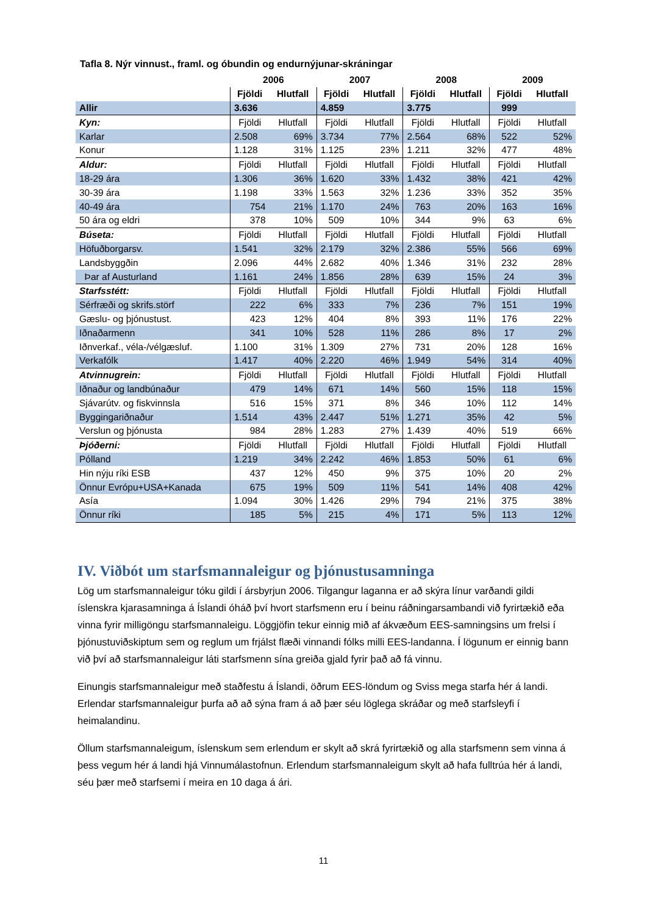Tafla 8. Nýr vinnust., framl. og óbundin og endurnýjunar-skráningar
| | 2006 | | 2007 | | 2008 | | 2009 | |
| --- | --- | --- | --- | --- | --- | --- | --- | --- |
| | Fjöldi | Hlutfall | Fjöldi | Hlutfall | Fjöldi | Hlutfall | Fjöldi | Hlutfall |
| Allir | 3.636 | | 4.859 | | 3.775 | | 999 | |
| Kyn: | Fjöldi | Hlutfall | Fjöldi | Hlutfall | Fjöldi | Hlutfall | Fjöldi | Hlutfall |
| Karlar | 2.508 | 69% | 3.734 | 77% | 2.564 | 68% | 522 | 52% |
| Konur | 1.128 | 31% | 1.125 | 23% | 1.211 | 32% | 477 | 48% |
| Aldur: | Fjöldi | Hlutfall | Fjöldi | Hlutfall | Fjöldi | Hlutfall | Fjöldi | Hlutfall |
| 18-29 ára | 1.306 | 36% | 1.620 | 33% | 1.432 | 38% | 421 | 42% |
| 30-39 ára | 1.198 | 33% | 1.563 | 32% | 1.236 | 33% | 352 | 35% |
| 40-49 ára | 754 | 21% | 1.170 | 24% | 763 | 20% | 163 | 16% |
| 50 ára og eldri | 378 | 10% | 509 | 10% | 344 | 9% | 63 | 6% |
| Búseta: | Fjöldi | Hlutfall | Fjöldi | Hlutfall | Fjöldi | Hlutfall | Fjöldi | Hlutfall |
| Höfuðborgarsv. | 1.541 | 32% | 2.179 | 32% | 2.386 | 55% | 566 | 69% |
| Landsbyggðin | 2.096 | 44% | 2.682 | 40% | 1.346 | 31% | 232 | 28% |
| Þar af Austurland | 1.161 | 24% | 1.856 | 28% | 639 | 15% | 24 | 3% |
| Starfsstétt: | Fjöldi | Hlutfall | Fjöldi | Hlutfall | Fjöldi | Hlutfall | Fjöldi | Hlutfall |
| Sérfræði og skrifs.störf | 222 | 6% | 333 | 7% | 236 | 7% | 151 | 19% |
| Gæslu- og þjónustust. | 423 | 12% | 404 | 8% | 393 | 11% | 176 | 22% |
| Iðnaðarmenn | 341 | 10% | 528 | 11% | 286 | 8% | 17 | 2% |
| Iðnverkaf., véla-/vélgæsluf. | 1.100 | 31% | 1.309 | 27% | 731 | 20% | 128 | 16% |
| Verkafólk | 1.417 | 40% | 2.220 | 46% | 1.949 | 54% | 314 | 40% |
| Atvinnugrein: | Fjöldi | Hlutfall | Fjöldi | Hlutfall | Fjöldi | Hlutfall | Fjöldi | Hlutfall |
| Iðnaður og landbúnaður | 479 | 14% | 671 | 14% | 560 | 15% | 118 | 15% |
| Sjávarútv. og fiskvinnsla | 516 | 15% | 371 | 8% | 346 | 10% | 112 | 14% |
| Byggingariðnaður | 1.514 | 43% | 2.447 | 51% | 1.271 | 35% | 42 | 5% |
| Verslun og þjónusta | 984 | 28% | 1.283 | 27% | 1.439 | 40% | 519 | 66% |
| Þjóðerni: | Fjöldi | Hlutfall | Fjöldi | Hlutfall | Fjöldi | Hlutfall | Fjöldi | Hlutfall |
| Pólland | 1.219 | 34% | 2.242 | 46% | 1.853 | 50% | 61 | 6% |
| Hin nýju ríki ESB | 437 | 12% | 450 | 9% | 375 | 10% | 20 | 2% |
| Önnur Evrópu+USA+Kanada | 675 | 19% | 509 | 11% | 541 | 14% | 408 | 42% |
| Asía | 1.094 | 30% | 1.426 | 29% | 794 | 21% | 375 | 38% |
| Önnur ríki | 185 | 5% | 215 | 4% | 171 | 5% | 113 | 12% |
IV. Viðbót um starfsmannaleigur og þjónustusamninga
Lög um starfsmannaleigur tóku gildi í ársbyrjun 2006. Tilgangur laganna er að skýra línur varðandi gildi íslenskra kjarasamninga á Íslandi óháð því hvort starfsmenn eru í beinu ráðningarsambandi við fyrirtækið eða vinna fyrir milligöngu starfsmannaleigu. Löggjöfin tekur einnig mið af ákvæðum EES-samningsins um frelsi í þjónustuviðskiptum sem og reglum um frjálst flæði vinnandi fólks milli EES-landanna. Í lögunum er einnig bann við því að starfsmannaleigur láti starfsmenn sína greiða gjald fyrir það að fá vinnu.
Einungis starfsmannaleigur með staðfestu á Íslandi, öðrum EES-löndum og Sviss mega starfa hér á landi. Erlendar starfsmannaleigur þurfa að að sýna fram á að þær séu löglega skráðar og með starfsleyfi í heimalandinu.
Öllum starfsmannaleigum, íslenskum sem erlendum er skylt að skrá fyrirtækið og alla starfsmenn sem vinna á þess vegum hér á landi hjá Vinnumálastofnun. Erlendum starfsmannaleigum skylt að hafa fulltrúa hér á landi, séu þær með starfsemi í meira en 10 daga á ári.
11